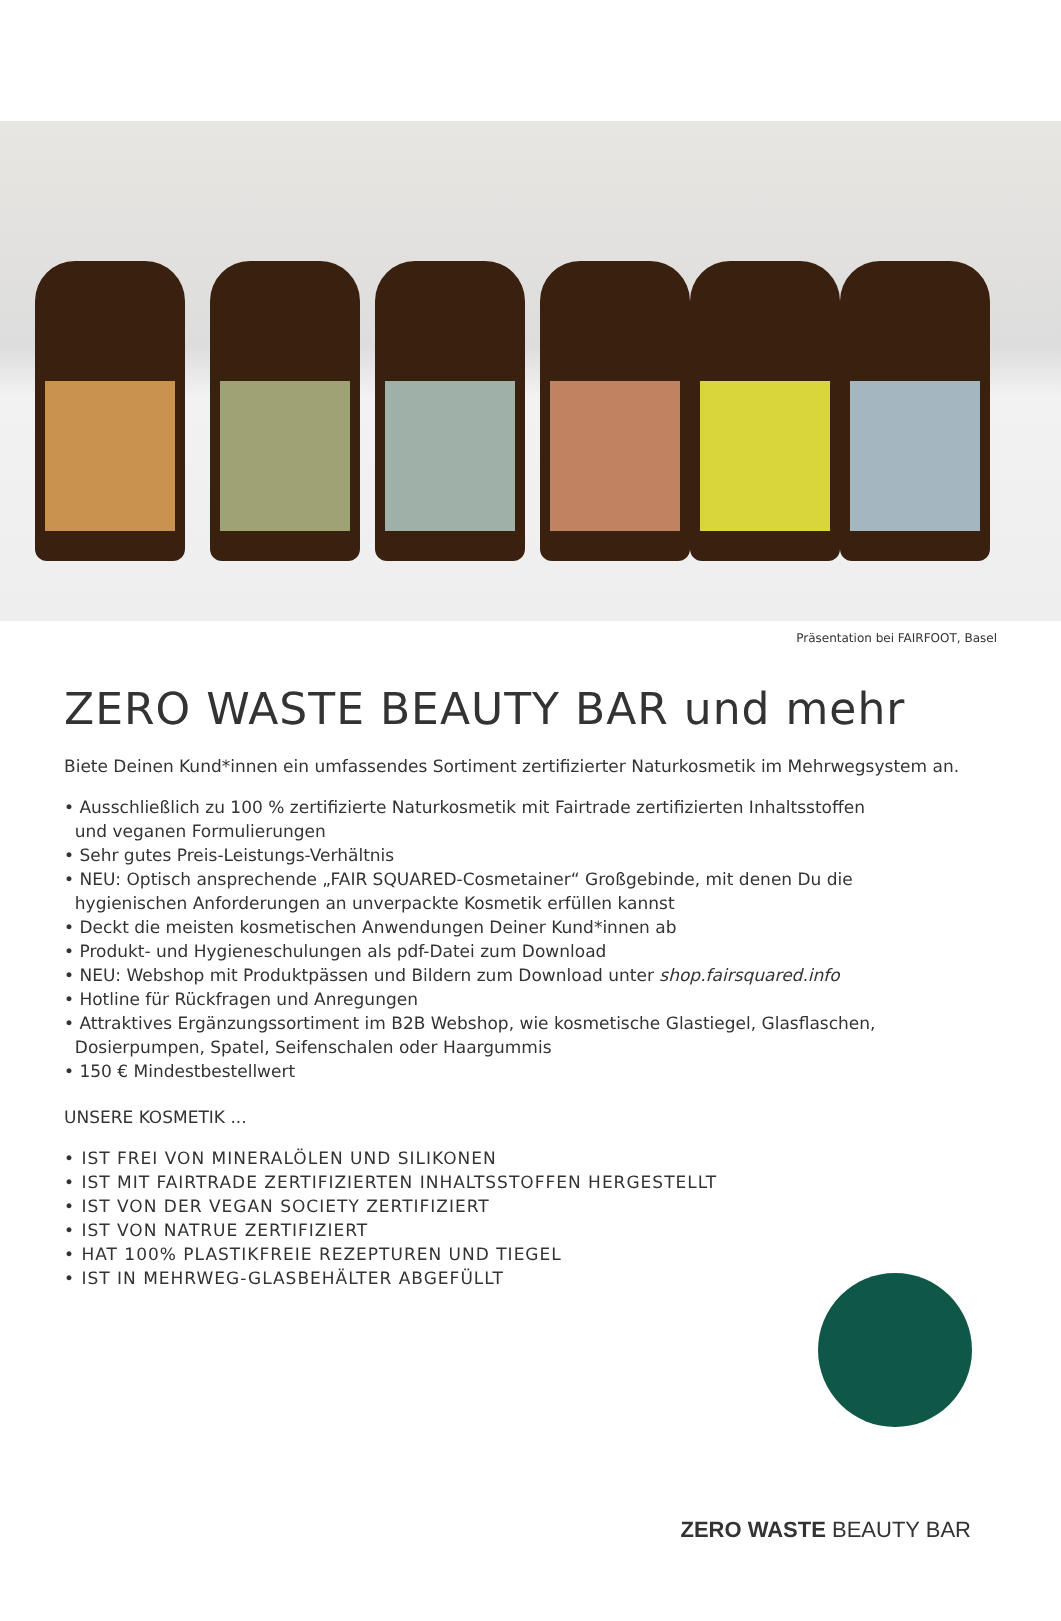Präsentation bei FAIRFOOT, Basel
ZERO WASTE BEAUTY BAR und mehr
Biete Deinen Kund*innen ein umfassendes Sortiment zertifizierter Naturkosmetik im Mehrwegsystem an.
• Ausschließlich zu 100 % zertifizierte Naturkosmetik mit Fairtrade zertifizierten Inhaltsstoffen
und veganen Formulierungen
• Sehr gutes Preis-Leistungs-Verhältnis
• NEU: Optisch ansprechende „FAIR SQUARED-Cosmetainer“ Großgebinde, mit denen Du die
hygienischen Anforderungen an unverpackte Kosmetik erfüllen kannst
• Deckt die meisten kosmetischen Anwendungen Deiner Kund*innen ab
• Produkt- und Hygieneschulungen als pdf-Datei zum Download
• NEU: Webshop mit Produktpässen und Bildern zum Download unter shop.fairsquared.info
• Hotline für Rückfragen und Anregungen
• Attraktives Ergänzungssortiment im B2B Webshop, wie kosmetische Glastiegel, Glasflaschen,
Dosierpumpen, Spatel, Seifenschalen oder Haargummis
• 150 € Mindestbestellwert
UNSERE KOSMETIK ...
• IST FREI VON MINERALÖLEN UND SILIKONEN
• IST MIT FAIRTRADE ZERTIFIZIERTEN INHALTSSTOFFEN HERGESTELLT
• IST VON DER VEGAN SOCIETY ZERTIFIZIERT
• IST VON NATRUE ZERTIFIZIERT
• HAT 100% PLASTIKFREIE REZEPTUREN UND TIEGEL
• IST IN MEHRWEG-GLASBEHÄLTER ABGEFÜLLT
ZERO WASTE BEAUTY BAR